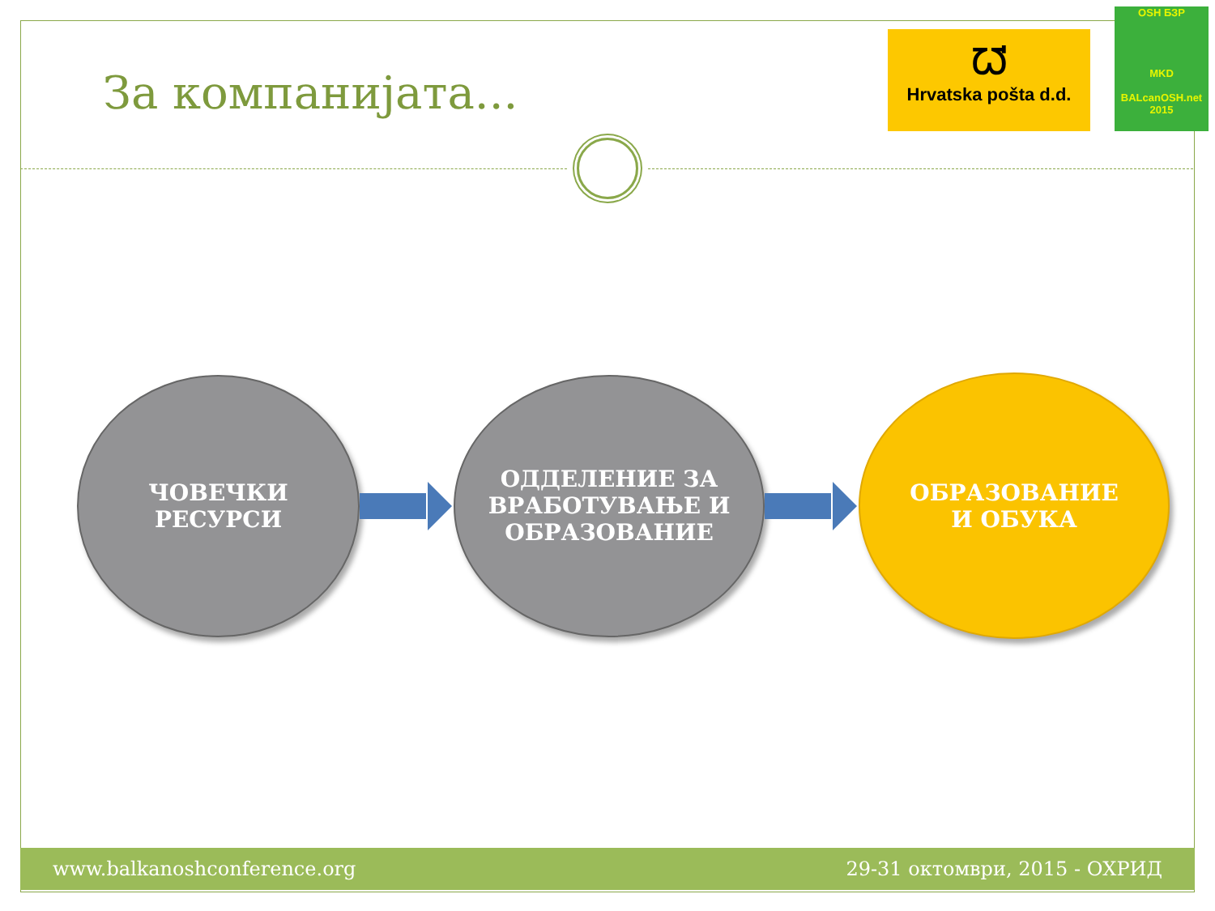За компанијата...
ᘺ
Hrvatska pošta d.d.
OSH БЗР
MKD
BALcanOSH.net 2015
ЧОВЕЧКИ
РЕСУРСИ
ОДДЕЛЕНИЕ ЗА
ВРАБОТУВАЊЕ И
ОБРАЗОВАНИЕ
ОБРАЗОВАНИЕ
И ОБУКА
www.balkanoshconference.org 29-31 октомври, 2015 - ОХРИД